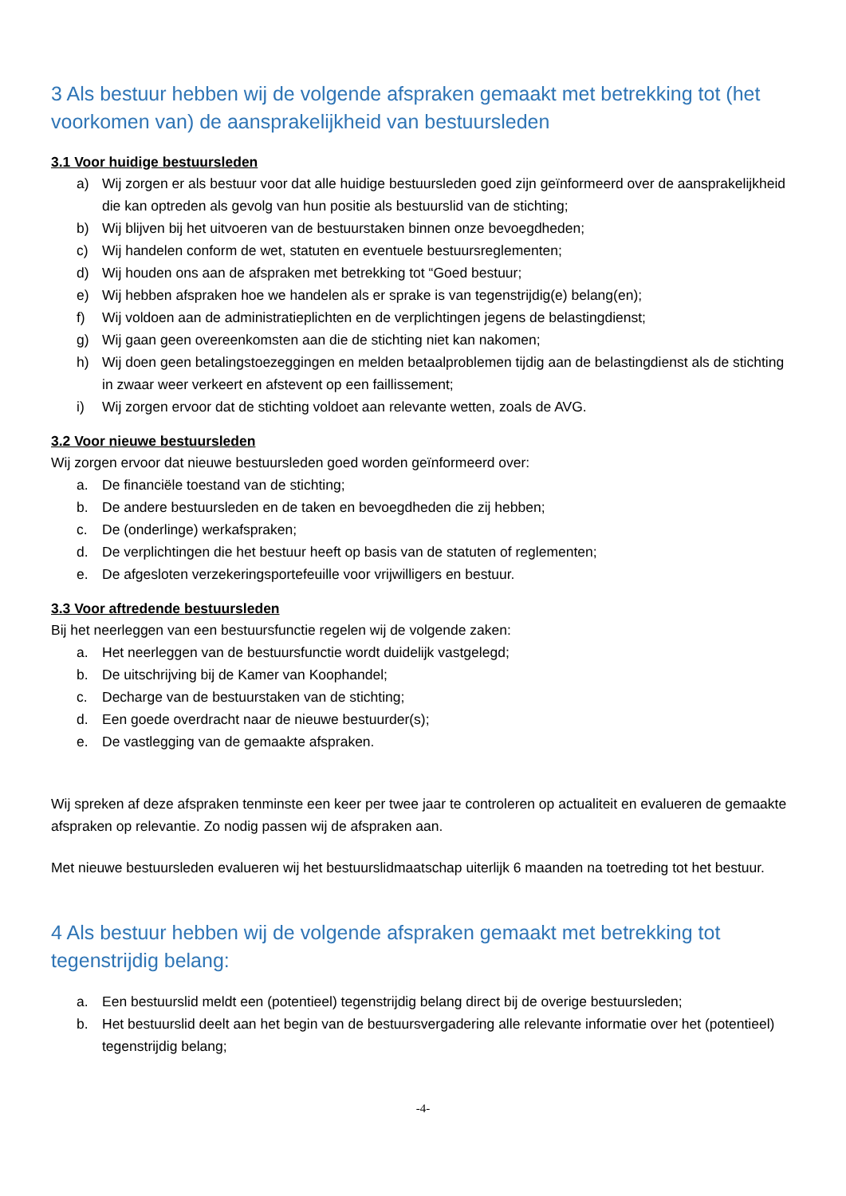3 Als bestuur hebben wij de volgende afspraken gemaakt met betrekking tot (het voorkomen van) de aansprakelijkheid van bestuursleden
3.1 Voor huidige bestuursleden
a) Wij zorgen er als bestuur voor dat alle huidige bestuursleden goed zijn geïnformeerd over de aansprakelijkheid die kan optreden als gevolg van hun positie als bestuurslid van de stichting;
b) Wij blijven bij het uitvoeren van de bestuurstaken binnen onze bevoegdheden;
c) Wij handelen conform de wet, statuten en eventuele bestuursreglementen;
d) Wij houden ons aan de afspraken met betrekking tot “Goed bestuur;
e) Wij hebben afspraken hoe we handelen als er sprake is van tegenstrijdig(e) belang(en);
f) Wij voldoen aan de administratieplichten en de verplichtingen jegens de belastingdienst;
g) Wij gaan geen overeenkomsten aan die de stichting niet kan nakomen;
h) Wij doen geen betalingstoezeggingen en melden betaalproblemen tijdig aan de belastingdienst als de stichting in zwaar weer verkeert en afstevent op een faillissement;
i) Wij zorgen ervoor dat de stichting voldoet aan relevante wetten, zoals de AVG.
3.2 Voor nieuwe bestuursleden
Wij zorgen ervoor dat nieuwe bestuursleden goed worden geïnformeerd over:
a. De financiële toestand van de stichting;
b. De andere bestuursleden en de taken en bevoegdheden die zij hebben;
c. De (onderlinge) werkafspraken;
d. De verplichtingen die het bestuur heeft op basis van de statuten of reglementen;
e. De afgesloten verzekeringsportefeuille voor vrijwilligers en bestuur.
3.3 Voor aftredende bestuursleden
Bij het neerleggen van een bestuursfunctie regelen wij de volgende zaken:
a. Het neerleggen van de bestuursfunctie wordt duidelijk vastgelegd;
b. De uitschrijving bij de Kamer van Koophandel;
c. Decharge van de bestuurstaken van de stichting;
d. Een goede overdracht naar de nieuwe bestuurder(s);
e. De vastlegging van de gemaakte afspraken.
Wij spreken af deze afspraken tenminste een keer per twee jaar te controleren op actualiteit en evalueren de gemaakte afspraken op relevantie. Zo nodig passen wij de afspraken aan.
Met nieuwe bestuursleden evalueren wij het bestuurslidmaatschap uiterlijk 6 maanden na toetreding tot het bestuur.
4 Als bestuur hebben wij de volgende afspraken gemaakt met betrekking tot tegenstrijdig belang:
a. Een bestuurslid meldt een (potentieel) tegenstrijdig belang direct bij de overige bestuursleden;
b. Het bestuurslid deelt aan het begin van de bestuursvergadering alle relevante informatie over het (potentieel) tegenstrijdig belang;
-4-